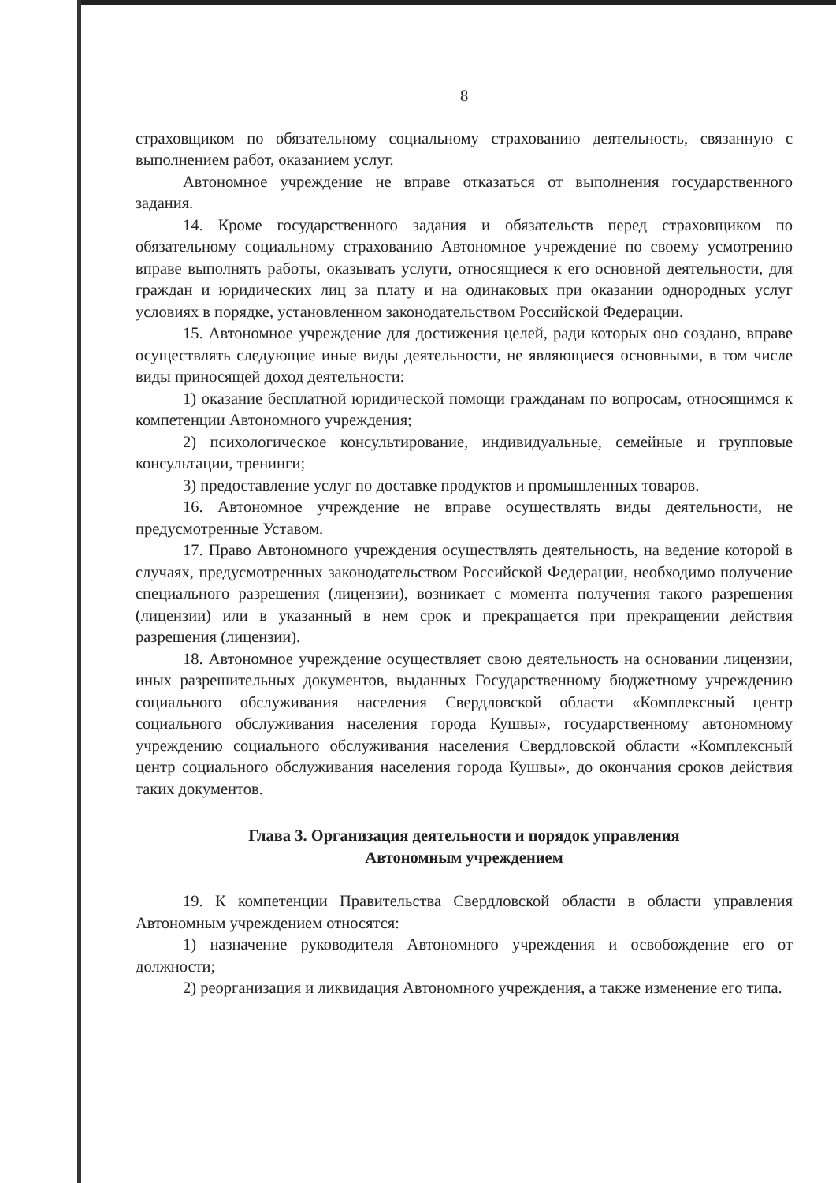8
страховщиком по обязательному социальному страхованию деятельность, связанную с выполнением работ, оказанием услуг.
Автономное учреждение не вправе отказаться от выполнения государственного задания.
14. Кроме государственного задания и обязательств перед страховщиком по обязательному социальному страхованию Автономное учреждение по своему усмотрению вправе выполнять работы, оказывать услуги, относящиеся к его основной деятельности, для граждан и юридических лиц за плату и на одинаковых при оказании однородных услуг условиях в порядке, установленном законодательством Российской Федерации.
15. Автономное учреждение для достижения целей, ради которых оно создано, вправе осуществлять следующие иные виды деятельности, не являющиеся основными, в том числе виды приносящей доход деятельности:
1) оказание бесплатной юридической помощи гражданам по вопросам, относящимся к компетенции Автономного учреждения;
2) психологическое консультирование, индивидуальные, семейные и групповые консультации, тренинги;
3) предоставление услуг по доставке продуктов и промышленных товаров.
16. Автономное учреждение не вправе осуществлять виды деятельности, не предусмотренные Уставом.
17. Право Автономного учреждения осуществлять деятельность, на ведение которой в случаях, предусмотренных законодательством Российской Федерации, необходимо получение специального разрешения (лицензии), возникает с момента получения такого разрешения (лицензии) или в указанный в нем срок и прекращается при прекращении действия разрешения (лицензии).
18. Автономное учреждение осуществляет свою деятельность на основании лицензии, иных разрешительных документов, выданных Государственному бюджетному учреждению социального обслуживания населения Свердловской области «Комплексный центр социального обслуживания населения города Кушвы», государственному автономному учреждению социального обслуживания населения Свердловской области «Комплексный центр социального обслуживания населения города Кушвы», до окончания сроков действия таких документов.
Глава 3. Организация деятельности и порядок управления
Автономным учреждением
19. К компетенции Правительства Свердловской области в области управления Автономным учреждением относятся:
1) назначение руководителя Автономного учреждения и освобождение его от должности;
2) реорганизация и ликвидация Автономного учреждения, а также изменение его типа.